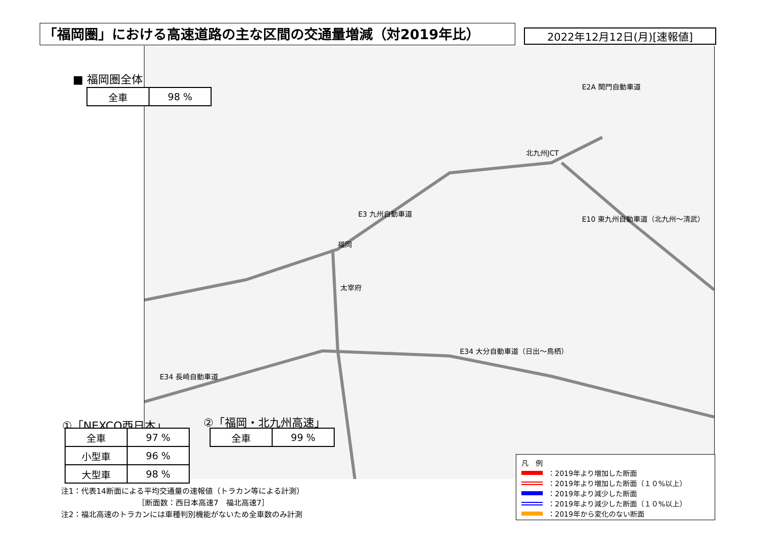「福岡圏」における高速道路の主な区間の交通量増減（対2019年比） 2022年12月12日(月)[速報値]
E3 九州自動車道
E34 長崎自動車道
E34 大分自動車道（日出～鳥栖）
E10 東九州自動車道（北九州～清武）
E2A 関門自動車道
福岡
太宰府
北九州JCT
■ 福岡圏全体
| 全車 | 98 % |
①「NEXCO西日本」
| 全車 | 97 % |
| 小型車 | 96 % |
| 大型車 | 98 % |
②「福岡・北九州高速」
| 全車 | 99 % |
注1：代表14断面による平均交通量の速報値（トラカン等による計測）
［断面数：西日本高速7　福北高速7］
注2：福北高速のトラカンには車種判別機能がないため全車数のみ計測
凡　例
：2019年より増加した断面
：2019年より増加した断面（１０%以上）
：2019年より減少した断面
：2019年より減少した断面（１０%以上）
：2019年から変化のない断面